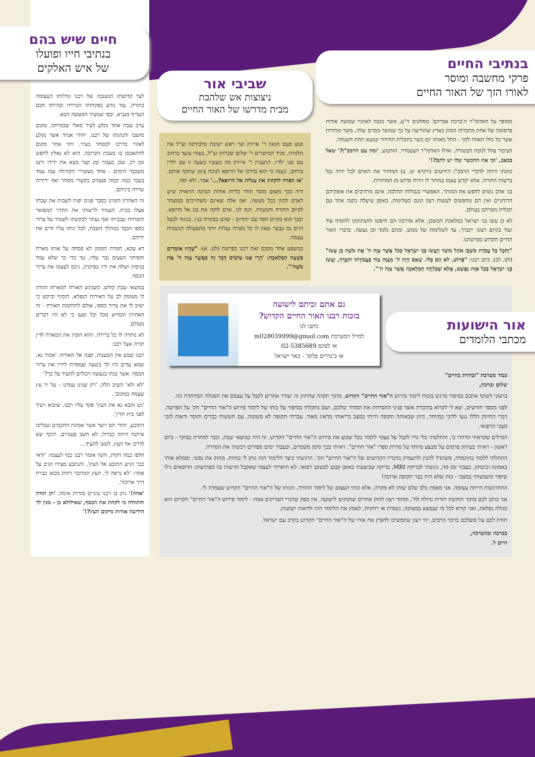בנתיבי החיים
פרקי מחשבה ומוסר
לאורו הזך של האור החיים
מסופר על האדמו"ר ה'ברכת אברהם' מסלונים זי"ע, אשר גונבה לאוזניו שמועה אודות פרסומה של אחת מחברות המזון בארץ שהודיעה על כך שמוצר מסוים שלה, מוצר מותרות אשר כל כולו תאווה לחֵך - החל מאותו יום כשר בתכלית ההידור ונמצא תחת השגחה.
הציבור צהל לנוכח הבשורה, ואילו האדמו"ר הצטמרר, הזדעזע. 'ומה עם הרמב"ן?' שאל בכאב, 'וכי את ההכשר שלו יש להם?!'
כוונתו היתה לדברי הרמב"ן הידועים (ויקרא יט, ב) המזהיר את האדם לבל יהיה נבל ברשות התורה, אלא יקדש עצמו במותר לו ויהיה פרוש מן המותרות.
בני אדם נוטים לחפש את המותר, האפשרי בגבולות ההלכה. אינם מרחיבים את אופקיהם הרוחניים ואין הם מחפשים לעשות רצון קונם בשלימות, באופן שיעלה בקנה אחד עם תכלית מטרתם בעולם.
לא כן עשו בני ישראל במלאכת המשכן, אלא אדרבה הם חיפשו והשתוקקו להוסיף עוד ועוד בקיום רצונו יתברך, עד לשלימות של ממש, ומהם נלמד וכן נעשה, כדברי האור החיים הקדוש בפרשתנו.
"וַתֵּכֶל כָּל עֲבֹדַת מִשְׁכַּן אֹהֶל מוֹעֵד וַיַּעֲשׂוּ בְּנֵי יִשְׂרָאֵל כְּכֹל אֲשֶׁר צִוָּה ה' אֶת מֹשֶׁה כֵּן עָשׂוּ" (לט, לב), כתב רבנו: "פֵּרוּשׁ, לֹא הֵם כֻּלּוֹ. שֶׁאִם הָיָה ה' מְצַוֶּה עוֹד בַּעֲבוֹדָתוֹ יִתְבָּרֵךְ, יַעֲשׂוּ בְּנֵי יִשְׂרָאֵל בְּכָל אַוַּת נַפְשָׁם, אֶלָּא שֶׁכָּלְתָה הַמְּלָאכָה אֲשֶׁר צִוָּה ה'".
שביבי אור
ניצוצות אש שלהבת
מבית מדרשו של האור החיים
פגש פעם הגאון ר' אייזיק שר ראש ישיבת סלבודקה זצ"ל את תלמידו, מגיד המישרים ר' שלום שברדון זצ"ל, בעודו צועד ברחוב עם שני ילדיו. התעניין ר' אייזיק מה מעשיו בשעה זו עם ילדיו ברחוב, ונענה כי הוא בדרכו אל הרופא לנוכח ציגון שתקף אותם. 'אז הפרה לוקחת את עגליה אל הרופא?...' אמר, ולא יסף.
היה בכך משום מוסר חודר כליות אודות הכוונה הראויה שיש לאדם לכוון בכל מעשיו, ואף אלה שאינם משתייכים במוצהר לקיום התורה והמצוות. הנה לנו, אדם לוקח את בנו אל הרופא, ובכך הוא מקיים חסד עם יהודים - שהם במקרה בניו, בניגוד לבעל חיים גס ונבער שאין לו כל מטרה נעלית יותר מהפעולה הגשמית עצמה.
במשפט אחד מסכם זאת רבנו בפרשה (לט, א): "שֶׁהָיוּ אוֹמְרִים בִּשְׁעַת הַמְּלָאכָה: 'הֲרֵי אָנוּ עוֹשִׂים דָּבָר זֶה כַּאֲשֶׁר צִוָּה ה' אֶת מֹשֶׁה'".
חיים שיש בהם
בנתיבי חייו ופועלו
של איש האלקים
לצד קדושתו הנשגבה של רבנו וגדלותו העצומה בתורה, עוד נודע בפקחותו הנדירה ובהיותו חכם העדיף מנביא, וכפי שמעיד המעשה הבא.
ערב שבת אחד נקלע לעיר סאלי שבמרוקו, מקום מושבו והנהגתו של רבנו, יהודי אמיד אשר נקלע לאזור בדרכו למסחר בעיר, ותר אחר מקום להתאכסן בו בשבת הקרובה. הוא לא נאלץ לחפש זמן רב, שכן כעבור זמן קצר מצא את ידידו ורעו משכבר הימים - אחד מעשירי הקהילה עמו עמד בעבר כמה וכמה פעמים בקשרי מסחר ואף ידידות שררה ביניהם.
זה האחרון הזמינו בסבר פנים יפות לשבות את שבתו אצלו בבית, העמיד לרשותו את החדר המפואר והמרווח שבביתו ואף נעתר לבקשתו לשמור על צרור כספו הכבד במהלך השבת, לבל יניחו עליו זדים את ידיהם.
דא עקא, חמדת הממון לא פסחה על אותו מארח והפיתוי העצום גבר עליו, עד כדי כך שלא עמד בניסיון ושלח את ידיו בפיקדון, ניכס לעצמו את צרור הכסף.
במוצאי שבת קודש, כשניגש האורח למארחו והודה לו מעומק לב על האירוח הנפלא, הוסיף וביקש כי ישיב לו את צרור כספו, אולם לתדהמת האורח - זה האחרון הכחיש מכל וכל וטען כי לא היו דברים מעולם.
לא נותרה לו כל ברירה, והוא הזמין את המארח לדין תורה אצל רבנו.
רבנו שמע את הטענות, ופנה אל האורח: 'אמור נא, שמא עדים היו לך בשעה שמסרת לידיו את צרור הכסף, אשר נכחו בנעשה ויכולים להעיד על כך?'
'לא ולא' השיב הלה, 'רק שנינו עמדנו - על יד עץ שצמח במקום'.
'גש והבא נא את העץ' פקד עליו רבנו, שיבוא ויעיד לפני בית הדין'.
התובע, יהודי תם וישר אשר אמונת החכמים שבליבו איתנה היתה כברזל, לא חשב פעמיים, תיכף יצא לדרכו אל העץ, לזמנו להעיד...
חלפו כמה דקות, והנה אומר רבנו כמו לעצמו: 'ודאי כבר הגיע התובע אל העץ', והנתבע מצידו הגיב על אתר: 'לא נראה לי, העץ המדובר רחוק מכאן כברת דרך ארוכה'.
'אהה!' נתן בו רבנו עיניים מזרות אימה, 'תן תודה והתוודה כי לקחת את הכסף, שאילולא כן - מנין לך הידיעה אודות מיקום העץ?!'
אור הישועות
מכתבי הלומדים
גם אתם זכיתם לישועה
בזכות רבנו האור החיים הקדוש?
כתבו לנו
למייל המערכת m028039999@gmail.com
או לפקס 02-5385689
או ב'נדרים פלוס' - באר ישראל
כבוד מערכת "ובחרת בחיים"
שלום וברכה,
ברצוני לשתף אתכם בסיפור מרגש בזכות לימוד פירוש ה"אור החיים" הקדוש, מתוך תקווה שחיזוק זה יעודד אחרים לקבל על עצמם את הסגולה המיוחדת הזו.
לפני מספר חודשים, יצא לי לקרוא בחוברת אוצר פניני החסידות את המדור שלכם, ושם נתקלתי בסיפור על כוחו של לימוד פירוש ה"אור החיים" הק' על הפרשה. דברי החיזוק הללו נגעו לליבי במיוחד, כיוון שבאותה תקופה הייתי במצב בריאותי מדאיג מאוד. עברתי תקופה לא פשוטה, עם חששות כבדים וחוסר ודאות לגבי מצבי הרפואי.
המילים שקראתי הדהדו בי, והחלטתי בלי נדר לקבל על עצמי ללמוד בכל שבוע את פירוש ה"אור החיים" הקדוש. זה היה במוצאי שבת, וכבר למחרת בבוקר - ביום ראשון - ראיתי בעיתון פרסום על מבצע מיוחד על סדרת ספרי "אור החיים". ראיתי בכך סימן משמיים, וכעבור ימים ספורים רכשתי את הסדרה.
התחלתי ללמוד בהתמדה, משתדל להבין ולהעמיק בדבריו הקדושים של ה"אור החיים" הק'. הרגשתי כיצד הלימוד הזה נותן לי כוחות, מחזק את נפשי, וממלא אותי באמונה וביטחון. כעבור זמן מה, ניגשתי לבדיקת MRI, בדיקה שביצעתי באופן קבוע למעקב רפואי. לא תיארתי לעצמי שאקבל חדשות כה מפתיעות: הרופאים גילו שיפור משמעותי במצבי - כזה שלא היה כבר תקופה ארוכה!
ההתרגשות הייתה עצומה. אני מאמין בלב שלם שזהו לא מקרה, אלא כוחו העצום של לימוד התורה, וזכותו של ה"אור החיים" הקדוש שעמדה לי.
אני כותב לכם מתוך תחושת הודיה גדולה לה', ומתוך רצון לחזק אחרים שזקוקים לישועה. אין ספק שדברי הצדיקים אמת - לימוד פירוש ה"אור החיים" הקדוש הוא סגולה נפלאה, ואני קורא לכל מי שנמצא במצוקה, גשמית או רוחנית, לאמץ את הלימוד הזה ולראות ישועות.
תודה לכם על פועלכם בזיכוי הרבים, יהי רצון שתמשיכו להפיץ את אורו של ה"אור החיים" הקדוש בקרב עם ישראל.
בברכה ובהערכה,
חיים ל.